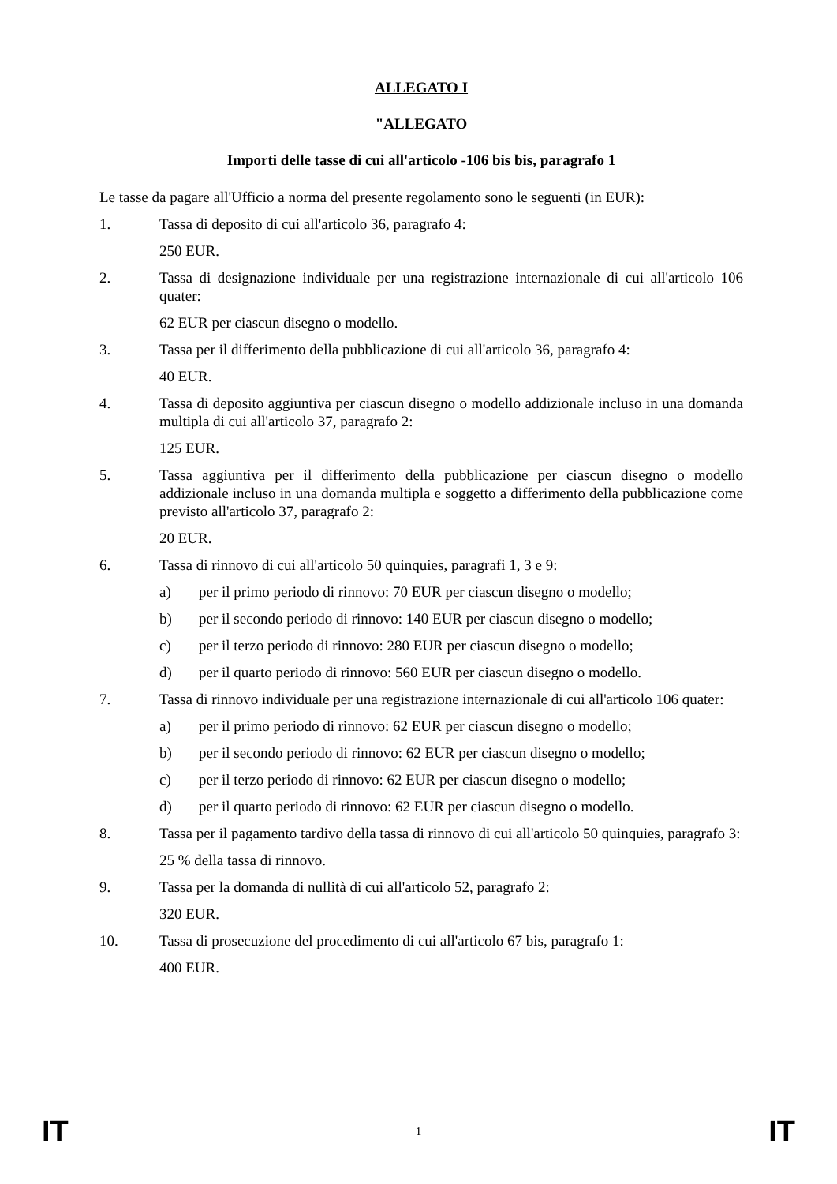ALLEGATO I
"ALLEGATO
Importi delle tasse di cui all'articolo -106 bis bis, paragrafo 1
Le tasse da pagare all'Ufficio a norma del presente regolamento sono le seguenti (in EUR):
1. Tassa di deposito di cui all'articolo 36, paragrafo 4:
250 EUR.
2. Tassa di designazione individuale per una registrazione internazionale di cui all'articolo 106 quater:
62 EUR per ciascun disegno o modello.
3. Tassa per il differimento della pubblicazione di cui all'articolo 36, paragrafo 4:
40 EUR.
4. Tassa di deposito aggiuntiva per ciascun disegno o modello addizionale incluso in una domanda multipla di cui all'articolo 37, paragrafo 2:
125 EUR.
5. Tassa aggiuntiva per il differimento della pubblicazione per ciascun disegno o modello addizionale incluso in una domanda multipla e soggetto a differimento della pubblicazione come previsto all'articolo 37, paragrafo 2:
20 EUR.
6. Tassa di rinnovo di cui all'articolo 50 quinquies, paragrafi 1, 3 e 9:
a) per il primo periodo di rinnovo: 70 EUR per ciascun disegno o modello;
b) per il secondo periodo di rinnovo: 140 EUR per ciascun disegno o modello;
c) per il terzo periodo di rinnovo: 280 EUR per ciascun disegno o modello;
d) per il quarto periodo di rinnovo: 560 EUR per ciascun disegno o modello.
7. Tassa di rinnovo individuale per una registrazione internazionale di cui all'articolo 106 quater:
a) per il primo periodo di rinnovo: 62 EUR per ciascun disegno o modello;
b) per il secondo periodo di rinnovo: 62 EUR per ciascun disegno o modello;
c) per il terzo periodo di rinnovo: 62 EUR per ciascun disegno o modello;
d) per il quarto periodo di rinnovo: 62 EUR per ciascun disegno o modello.
8. Tassa per il pagamento tardivo della tassa di rinnovo di cui all'articolo 50 quinquies, paragrafo 3:
25 % della tassa di rinnovo.
9. Tassa per la domanda di nullità di cui all'articolo 52, paragrafo 2:
320 EUR.
10. Tassa di prosecuzione del procedimento di cui all'articolo 67 bis, paragrafo 1:
400 EUR.
IT 1 IT